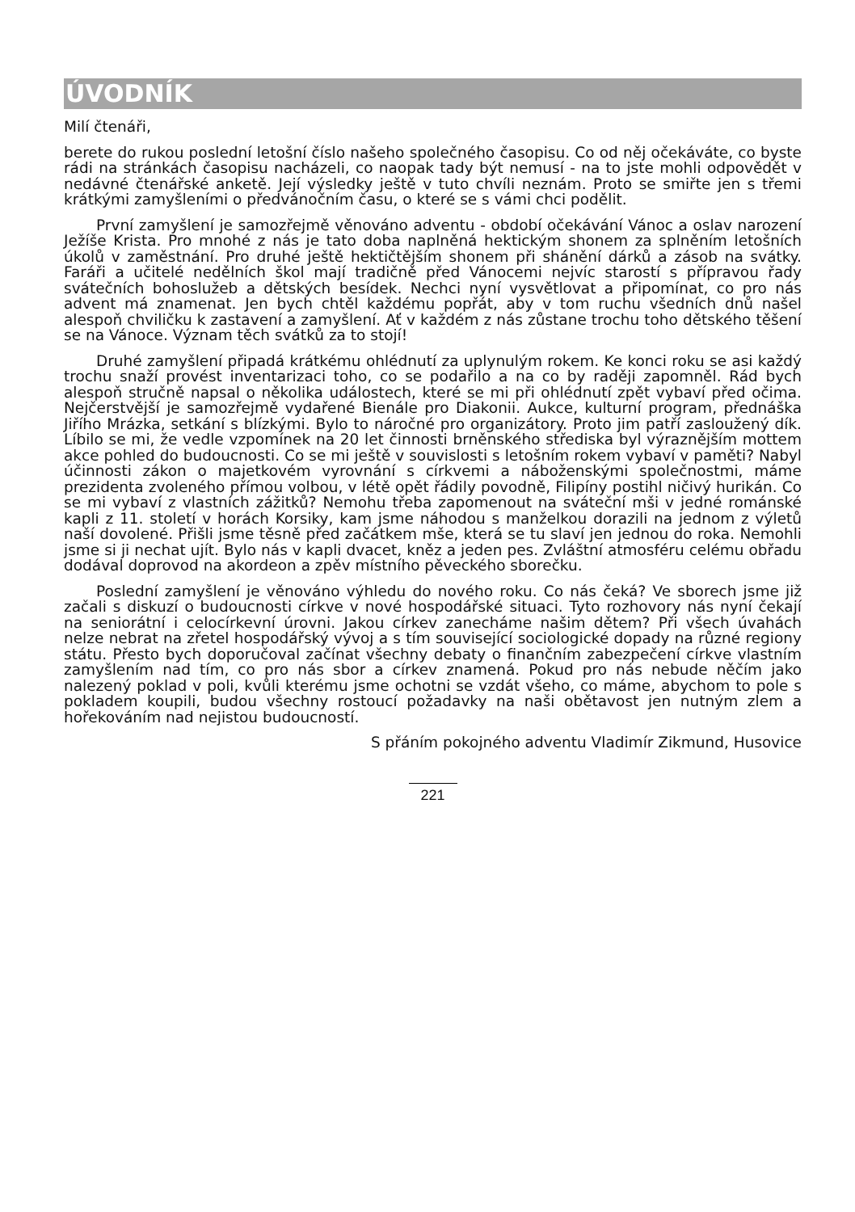ÚVODNÍK
Milí čtenáři,
berete do rukou poslední letošní číslo našeho společného časopisu. Co od něj očekáváte, co byste rádi na stránkách časopisu nacházeli, co naopak tady být nemusí - na to jste mohli odpovědět v nedávné čtenářské anketě. Její výsledky ještě v tuto chvíli neznám. Proto se smiřte jen s třemi krátkými zamyšleními o předvánočním času, o které se s vámi chci podělit.
První zamyšlení je samozřejmě věnováno adventu - období očekávání Vánoc a oslav narození Ježíše Krista. Pro mnohé z nás je tato doba naplněná hektickým shonem za splněním letošních úkolů v zaměstnání. Pro druhé ještě hektičtějším shonem při shánění dárků a zásob na svátky. Faráři a učitelé nedělních škol mají tradičně před Vánocemi nejvíc starostí s přípravou řady svátečních bohoslužeb a dětských besídek. Nechci nyní vysvětlovat a připomínat, co pro nás advent má znamenat. Jen bych chtěl každému popřát, aby v tom ruchu všedních dnů našel alespoň chviličku k zastavení a zamyšlení. Ať v každém z nás zůstane trochu toho dětského těšení se na Vánoce. Význam těch svátků za to stojí!
Druhé zamyšlení připadá krátkému ohlédnutí za uplynulým rokem. Ke konci roku se asi každý trochu snaží provést inventarizaci toho, co se podařilo a na co by raději zapomněl. Rád bych alespoň stručně napsal o několika událostech, které se mi při ohlédnutí zpět vybaví před očima. Nejčerstvější je samozřejmě vydařené Bienále pro Diakonii. Aukce, kulturní program, přednáška Jiřího Mrázka, setkání s blízkými. Bylo to náročné pro organizátory. Proto jim patří zasloužený dík. Líbilo se mi, že vedle vzpomínek na 20 let činnosti brněnského střediska byl výraznějším mottem akce pohled do budoucnosti. Co se mi ještě v souvislosti s letošním rokem vybaví v paměti? Nabyl účinnosti zákon o majetkovém vyrovnání s církvemi a náboženskými společnostmi, máme prezidenta zvoleného přímou volbou, v létě opět řádily povodně, Filipíny postihl ničivý hurikán. Co se mi vybaví z vlastních zážitků? Nemohu třeba zapomenout na sváteční mši v jedné románské kapli z 11. století v horách Korsiky, kam jsme náhodou s manželkou dorazili na jednom z výletů naší dovolené. Přišli jsme těsně před začátkem mše, která se tu slaví jen jednou do roka. Nemohli jsme si ji nechat ujít. Bylo nás v kapli dvacet, kněz a jeden pes. Zvláštní atmosféru celému obřadu dodával doprovod na akordeon a zpěv místního pěveckého sborečku.
Poslední zamyšlení je věnováno výhledu do nového roku. Co nás čeká? Ve sborech jsme již začali s diskuzí o budoucnosti církve v nové hospodářské situaci. Tyto rozhovory nás nyní čekají na seniorátní i celocírkevní úrovni. Jakou církev zanecháme našim dětem? Při všech úvahách nelze nebrat na zřetel hospodářský vývoj a s tím související sociologické dopady na různé regiony státu. Přesto bych doporučoval začínat všechny debaty o finančním zabezpečení církve vlastním zamyšlením nad tím, co pro nás sbor a církev znamená. Pokud pro nás nebude něčím jako nalezený poklad v poli, kvůli kterému jsme ochotni se vzdát všeho, co máme, abychom to pole s pokladem koupili, budou všechny rostoucí požadavky na naši obětavost jen nutným zlem a hořekováním nad nejistou budoucností.
S přáním pokojného adventu Vladimír Zikmund, Husovice
221